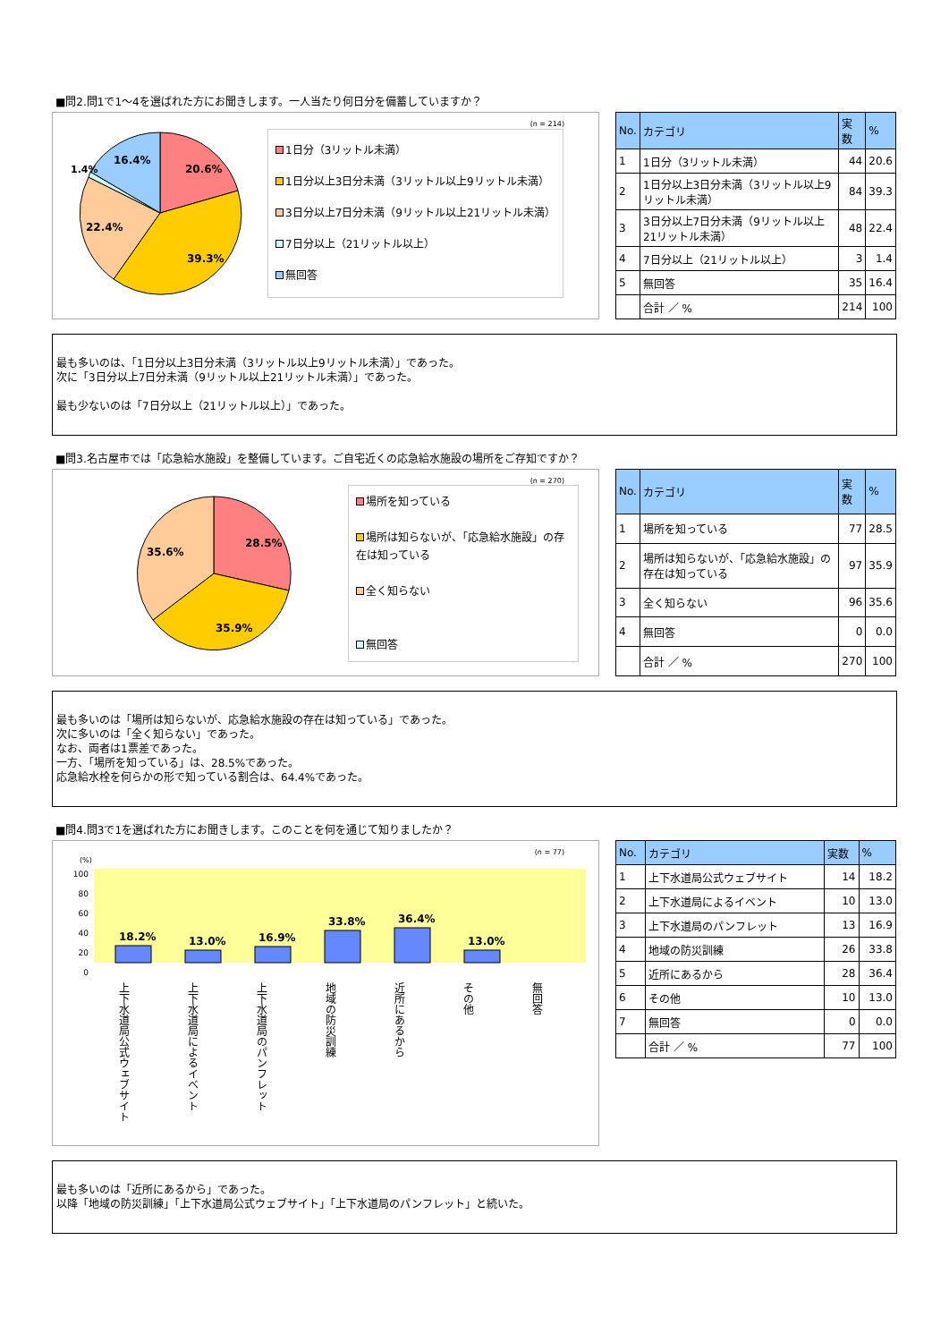■問2.問1で1～4を選ばれた方にお聞きします。一人当たり何日分を備蓄していますか？
(n = 214)
20.6%
39.3%
22.4%
16.4%
1.4%
1日分（3リットル未満）
1日分以上3日分未満（3リットル以上9リットル未満）
3日分以上7日分未満（9リットル以上21リットル未満）
7日分以上（21リットル以上）
無回答
| No. | カテゴリ | 実数 | % |
| --- | --- | --- | --- |
| 1 | 1日分（3リットル未満） | 44 | 20.6 |
| 2 | 1日分以上3日分未満（3リットル以上9リットル未満） | 84 | 39.3 |
| 3 | 3日分以上7日分未満（9リットル以上21リットル未満） | 48 | 22.4 |
| 4 | 7日分以上（21リットル以上） | 3 | 1.4 |
| 5 | 無回答 | 35 | 16.4 |
| | 合計 ／ % | 214 | 100 |
最も多いのは、「1日分以上3日分未満（3リットル以上9リットル未満）」であった。
次に「3日分以上7日分未満（9リットル以上21リットル未満）」であった。
最も少ないのは「7日分以上（21リットル以上）」であった。
■問3.名古屋市では「応急給水施設」を整備しています。ご自宅近くの応急給水施設の場所をご存知ですか？
(n = 270)
28.5%
35.9%
35.6%
場所を知っている
場所は知らないが、「応急給水施設」の存在は知っている
全く知らない
無回答
| No. | カテゴリ | 実数 | % |
| --- | --- | --- | --- |
| 1 | 場所を知っている | 77 | 28.5 |
| 2 | 場所は知らないが、「応急給水施設」の存在は知っている | 97 | 35.9 |
| 3 | 全く知らない | 96 | 35.6 |
| 4 | 無回答 | 0 | 0.0 |
| | 合計 ／ % | 270 | 100 |
最も多いのは「場所は知らないが、応急給水施設の存在は知っている」であった。
次に多いのは「全く知らない」であった。
なお、両者は1票差であった。
一方、「場所を知っている」は、28.5%であった。
応急給水栓を何らかの形で知っている割合は、64.4%であった。
■問4.問3で1を選ばれた方にお聞きします。このことを何を通じて知りましたか？
(n = 77)
(%)
100
80
60
40
20
0
18.2%
13.0%
16.9%
33.8%
36.4%
13.0%
上下水道局公式ウェブサイト
上下水道局によるイベント
上下水道局のパンフレット
地域の防災訓練
近所にあるから
その他
無回答
| No. | カテゴリ | 実数 | % |
| --- | --- | --- | --- |
| 1 | 上下水道局公式ウェブサイト | 14 | 18.2 |
| 2 | 上下水道局によるイベント | 10 | 13.0 |
| 3 | 上下水道局のパンフレット | 13 | 16.9 |
| 4 | 地域の防災訓練 | 26 | 33.8 |
| 5 | 近所にあるから | 28 | 36.4 |
| 6 | その他 | 10 | 13.0 |
| 7 | 無回答 | 0 | 0.0 |
| | 合計 ／ % | 77 | 100 |
最も多いのは「近所にあるから」であった。
以降「地域の防災訓練」「上下水道局公式ウェブサイト」「上下水道局のパンフレット」と続いた。